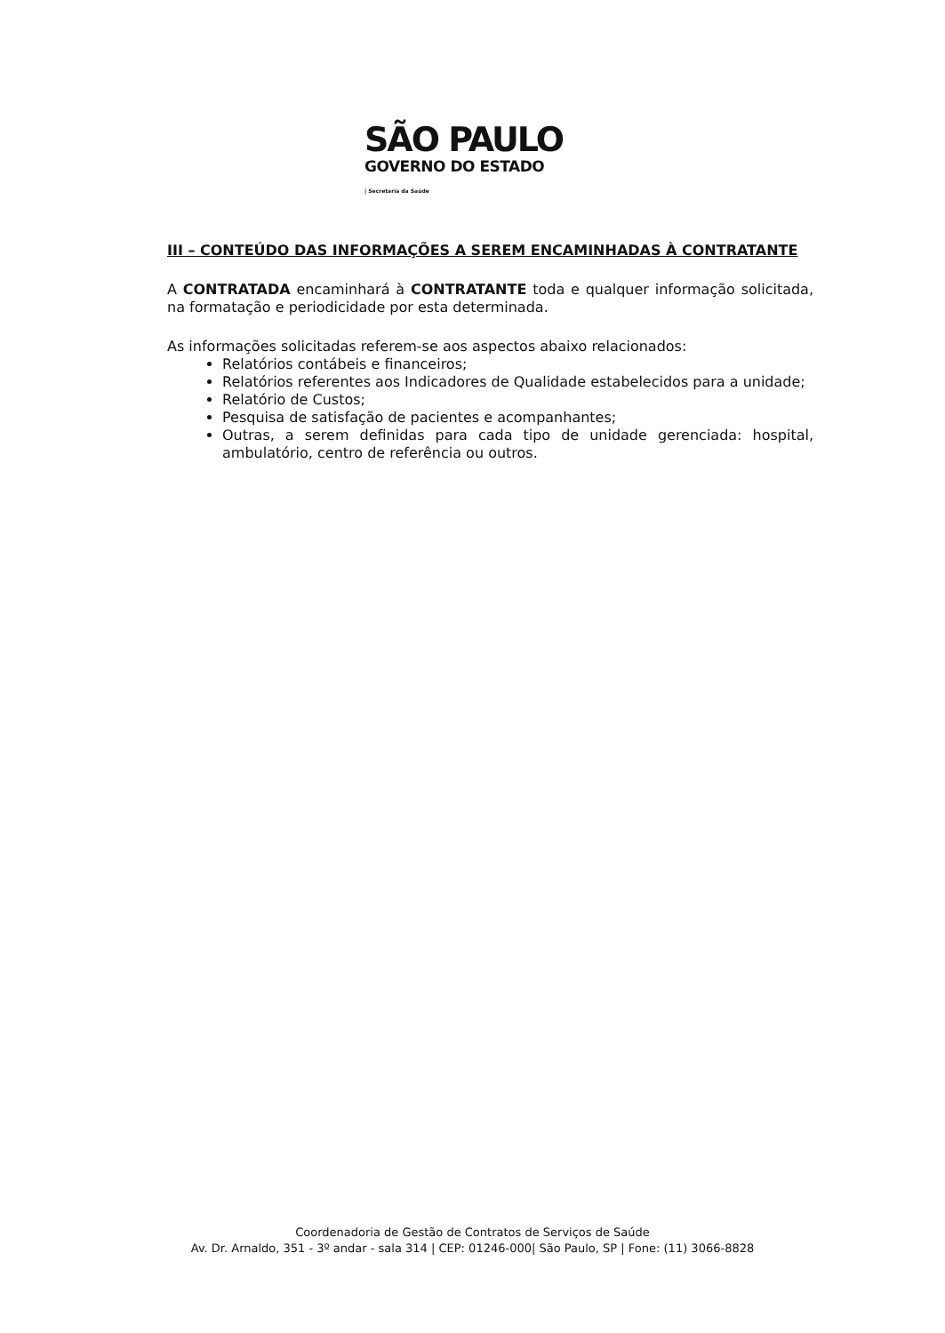SÃO PAULO
GOVERNO DO ESTADO
| Secretaria da Saúde
III – CONTEÚDO DAS INFORMAÇÕES A SEREM ENCAMINHADAS À CONTRATANTE
A CONTRATADA encaminhará à CONTRATANTE toda e qualquer informação solicitada, na formatação e periodicidade por esta determinada.
As informações solicitadas referem-se aos aspectos abaixo relacionados:
Relatórios contábeis e financeiros;
Relatórios referentes aos Indicadores de Qualidade estabelecidos para a unidade;
Relatório de Custos;
Pesquisa de satisfação de pacientes e acompanhantes;
Outras, a serem definidas para cada tipo de unidade gerenciada: hospital, ambulatório, centro de referência ou outros.
Coordenadoria de Gestão de Contratos de Serviços de Saúde
Av. Dr. Arnaldo, 351 - 3º andar - sala 314 | CEP: 01246-000| São Paulo, SP | Fone: (11) 3066-8828